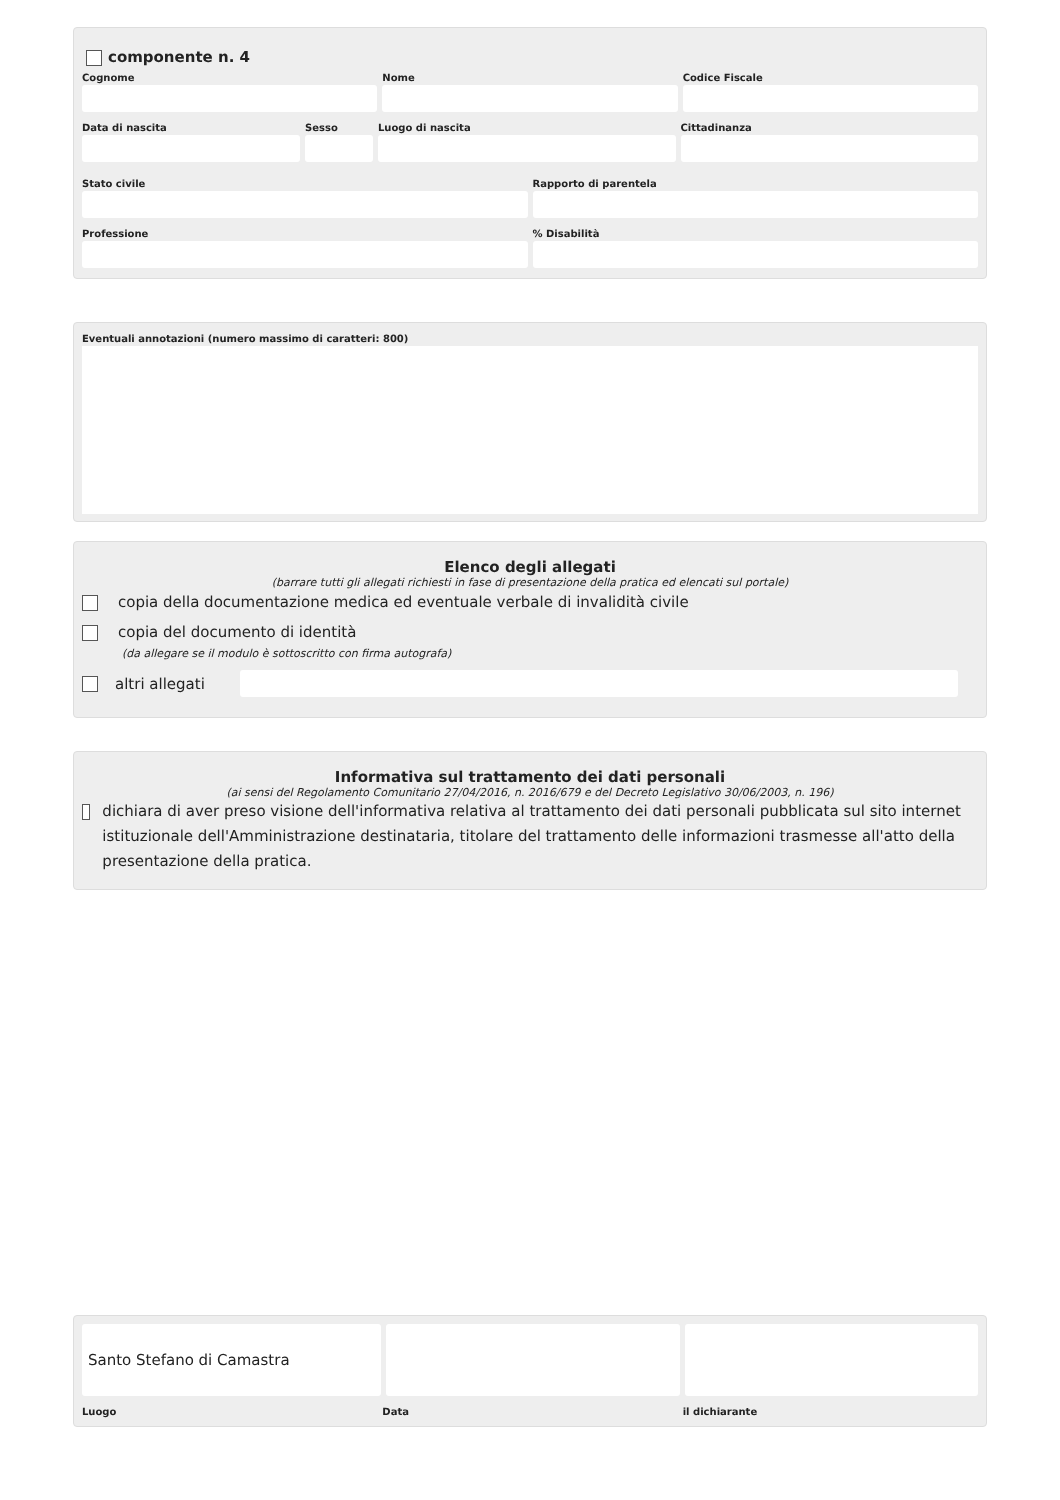componente n. 4
Cognome Nome Codice Fiscale
Data di nascita Sesso Luogo di nascita Cittadinanza
Stato civile Rapporto di parentela
Professione % Disabilità
Eventuali annotazioni (numero massimo di caratteri: 800)
Elenco degli allegati
(barrare tutti gli allegati richiesti in fase di presentazione della pratica ed elencati sul portale)
copia della documentazione medica ed eventuale verbale di invalidità civile
copia del documento di identità
(da allegare se il modulo è sottoscritto con firma autografa)
altri allegati
Informativa sul trattamento dei dati personali
(ai sensi del Regolamento Comunitario 27/04/2016, n. 2016/679 e del Decreto Legislativo 30/06/2003, n. 196)
dichiara di aver preso visione dell'informativa relativa al trattamento dei dati personali pubblicata sul sito internet istituzionale dell'Amministrazione destinataria, titolare del trattamento delle informazioni trasmesse all'atto della presentazione della pratica.
Santo Stefano di Camastra
Luogo Data il dichiarante